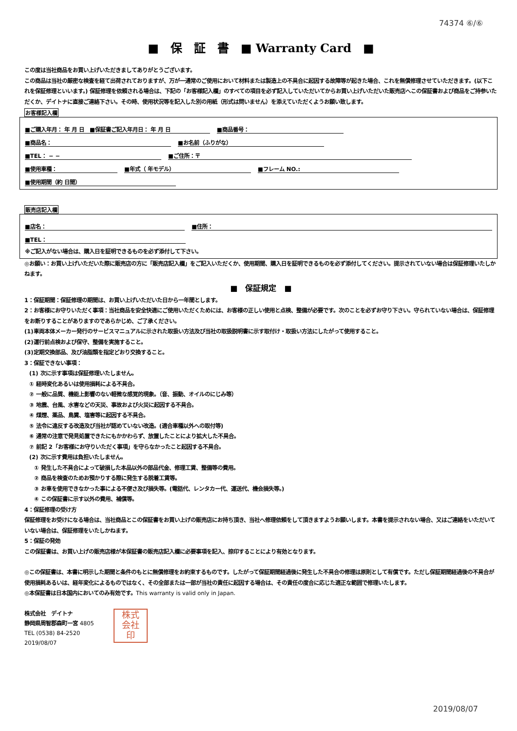74374 ⑥/⑥
■　保　証　書　■ Warranty Card　■
この度は当社商品をお買い上げいただきましてありがとうございます。
この商品は当社の厳密な検査を経て出荷されておりますが、万が一通常のご使用において材料または製造上の不具合に起因する故障等が起きた場合、これを無償修理させていただきます。(以下これを保証修理といいます。) 保証修理を依頼される場合は、下記の「お客様記入欄」のすべての項目を必ず記入していただいてからお買い上げいただいた販売店へこの保証書および商品をご持参いただくか、デイトナに直接ご連絡下さい。その時、使用状況等を記入した別の用紙（形式は問いません）を添えていただくようお願い致します。
お客様記入欄
■ご購入年月： 年 月 日　■保証書ご記入年月日： 年 月 日 ■商品番号：
■商品名： ■お名前（ふりがな）
■TEL： − − ■ご住所：〒
■使用車種： ■年式（ 年モデル） ■フレーム NO.:
■使用期間（約 日間）
販売店記入欄
■店名： ■住所：
■TEL：
※ご記入がない場合は、購入日を証明できるものを必ず添付して下さい。
◎お願い：お買い上げいただいた際に販売店の方に「販売店記入欄」をご記入いただくか、使用期間、購入日を証明できるものを必ず添付してください。提示されていない場合は保証修理いたしかねます。
■　保証規定　■
1：保証期間：保証修理の期間は、お買い上げいただいた日から一年間とします。
2：お客様にお守りいただく事項：当社商品を安全快適にご使用いただくためには、お客様の正しい使用と点検、整備が必要です。次のことを必ずお守り下さい。守られていない場合は、保証修理をお断りすることがありますのであらかじめ、ご了承ください。
(1)車両本体メーカー発行のサービスマニュアルに示された取扱い方法及び当社の取扱説明書に示す取付け・取扱い方法にしたがって使用すること。
(2)運行前点検および保守、整備を実施すること。
(3)定期交換部品、及び油脂類を指定どおり交換すること。
3：保証できない事項：
(1) 次に示す事項は保証修理いたしません。
① 経時変化あるいは使用損耗による不具合。
② 一般に品質、機能上影響のない軽微な感覚的現象。（音、振動、オイルのにじみ等）
③ 地震、台風、水害などの天災、事故および火災に起因する不具合。
④ 煤煙、薬品、鳥糞、塩害等に起因する不具合。
⑤ 法令に違反する改造及び当社が認めていない改造。(適合車種以外への取付等)
⑥ 通常の注意で発見処置できたにもかかわらず、放置したことにより拡大した不具合。
⑦ 前記 2「お客様にお守りいただく事項」を守らなかったこと起因する不具合。
(2) 次に示す費用は負担いたしません。
① 発生した不具合によって破損した本品以外の部品代金、修理工賃、整備等の費用。
② 商品を検査のためお預かりする際に発生する脱着工賃等。
③ お車を使用できなかった事による不便さ及び損失等。(電話代、レンタカー代、運送代、機会損失等。)
④ この保証書に示す以外の費用、補償等。
4：保証修理の受け方
保証修理をお受けになる場合は、当社商品とこの保証書をお買い上げの販売店にお持ち頂き、当社へ修理依頼をして頂きますようお願いします。本書を提示されない場合、又はご連絡をいただいていない場合は、保証修理をいたしかねます。
5：保証の発効
この保証書は、お買い上げの販売店様が本保証書の販売店記入欄に必要事項を記入、捺印することにより有効となります。
◎この保証書は、本書に明示した期間と条件のもとに無償修理をお約束するものです。したがって保証期間経過後に発生した不具合の修理は原則として有償です。ただし保証期間経過後の不具合が使用損耗あるいは、経年変化によるものではなく、その全部または一部が当社の責任に起因する場合は、その責任の度合に応じた適正な範囲で修理いたします。
◎本保証書は日本国内においてのみ有効です。This warranty is valid only in Japan.
株式会社　デイトナ
静岡県周智郡森町一宮 4805
TEL (0538) 84-2520
2019/08/07
株式
会社
印
2019/08/07